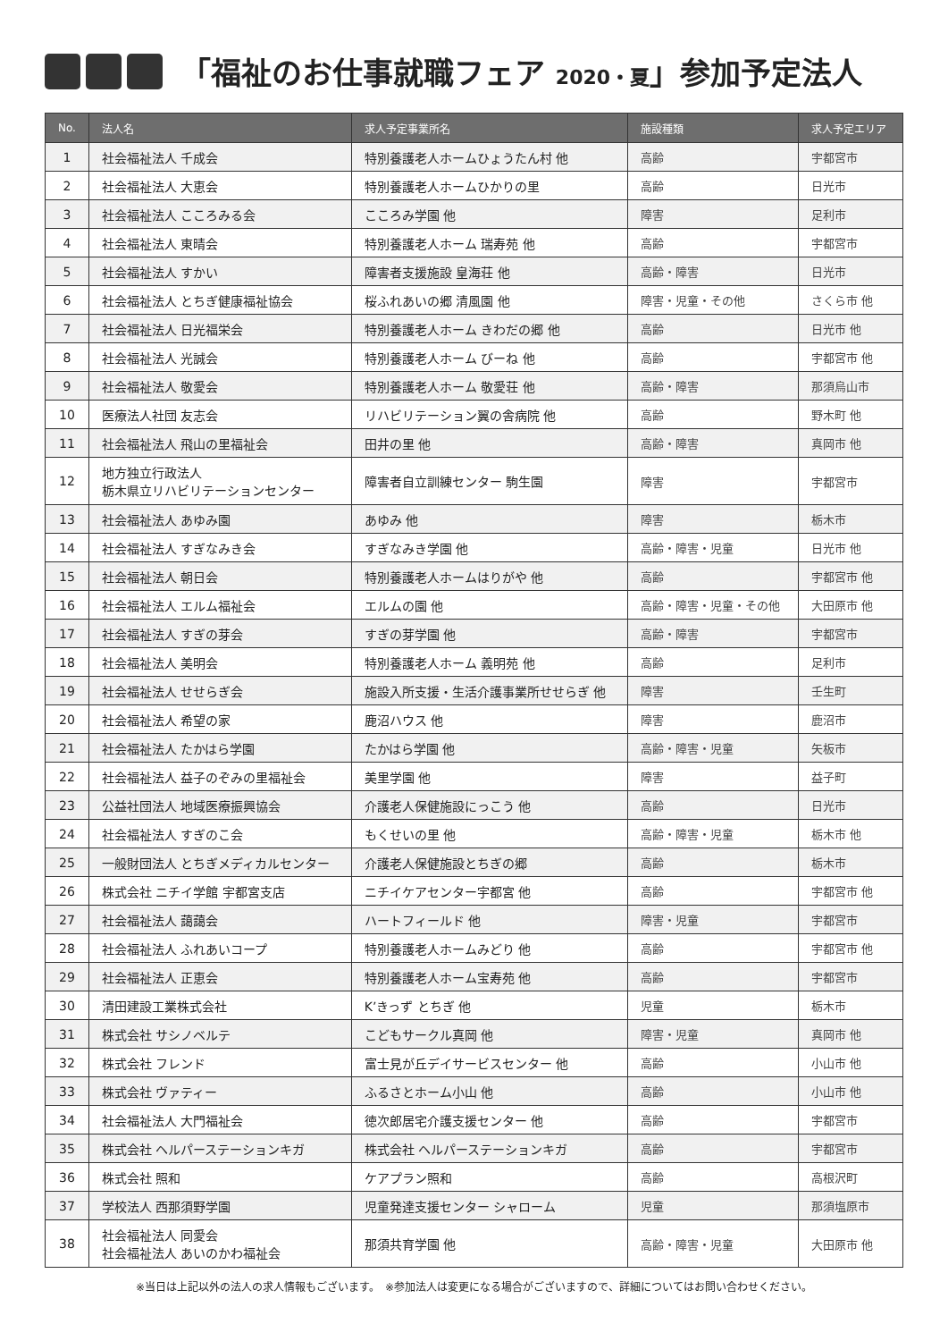「福祉のお仕事就職フェア 2020・夏」参加予定法人
| No. | 法人名 | 求人予定事業所名 | 施設種類 | 求人予定エリア |
| --- | --- | --- | --- | --- |
| 1 | 社会福祉法人 千成会 | 特別養護老人ホームひょうたん村 他 | 高齢 | 宇都宮市 |
| 2 | 社会福祉法人 大恵会 | 特別養護老人ホームひかりの里 | 高齢 | 日光市 |
| 3 | 社会福祉法人 こころみる会 | こころみ学園 他 | 障害 | 足利市 |
| 4 | 社会福祉法人 東晴会 | 特別養護老人ホーム 瑞寿苑 他 | 高齢 | 宇都宮市 |
| 5 | 社会福祉法人 すかい | 障害者支援施設 皇海荘 他 | 高齢・障害 | 日光市 |
| 6 | 社会福祉法人 とちぎ健康福祉協会 | 桜ふれあいの郷 清風園 他 | 障害・児童・その他 | さくら市 他 |
| 7 | 社会福祉法人 日光福栄会 | 特別養護老人ホーム きわだの郷 他 | 高齢 | 日光市 他 |
| 8 | 社会福祉法人 光誠会 | 特別養護老人ホーム びーね 他 | 高齢 | 宇都宮市 他 |
| 9 | 社会福祉法人 敬愛会 | 特別養護老人ホーム 敬愛荘 他 | 高齢・障害 | 那須烏山市 |
| 10 | 医療法人社団 友志会 | リハビリテーション翼の舎病院 他 | 高齢 | 野木町 他 |
| 11 | 社会福祉法人 飛山の里福祉会 | 田井の里 他 | 高齢・障害 | 真岡市 他 |
| 12 | 地方独立行政法人 栃木県立リハビリテーションセンター | 障害者自立訓練センター 駒生園 | 障害 | 宇都宮市 |
| 13 | 社会福祉法人 あゆみ園 | あゆみ 他 | 障害 | 栃木市 |
| 14 | 社会福祉法人 すぎなみき会 | すぎなみき学園 他 | 高齢・障害・児童 | 日光市 他 |
| 15 | 社会福祉法人 朝日会 | 特別養護老人ホームはりがや 他 | 高齢 | 宇都宮市 他 |
| 16 | 社会福祉法人 エルム福祉会 | エルムの園 他 | 高齢・障害・児童・その他 | 大田原市 他 |
| 17 | 社会福祉法人 すぎの芽会 | すぎの芽学園 他 | 高齢・障害 | 宇都宮市 |
| 18 | 社会福祉法人 美明会 | 特別養護老人ホーム 義明苑 他 | 高齢 | 足利市 |
| 19 | 社会福祉法人 せせらぎ会 | 施設入所支援・生活介護事業所せせらぎ 他 | 障害 | 壬生町 |
| 20 | 社会福祉法人 希望の家 | 鹿沼ハウス 他 | 障害 | 鹿沼市 |
| 21 | 社会福祉法人 たかはら学園 | たかはら学園 他 | 高齢・障害・児童 | 矢板市 |
| 22 | 社会福祉法人 益子のぞみの里福祉会 | 美里学園 他 | 障害 | 益子町 |
| 23 | 公益社団法人 地域医療振興協会 | 介護老人保健施設にっこう 他 | 高齢 | 日光市 |
| 24 | 社会福祉法人 すぎのこ会 | もくせいの里 他 | 高齢・障害・児童 | 栃木市 他 |
| 25 | 一般財団法人 とちぎメディカルセンター | 介護老人保健施設とちぎの郷 | 高齢 | 栃木市 |
| 26 | 株式会社 ニチイ学館 宇都宮支店 | ニチイケアセンター宇都宮 他 | 高齢 | 宇都宮市 他 |
| 27 | 社会福祉法人 藹藹会 | ハートフィールド 他 | 障害・児童 | 宇都宮市 |
| 28 | 社会福祉法人 ふれあいコープ | 特別養護老人ホームみどり 他 | 高齢 | 宇都宮市 他 |
| 29 | 社会福祉法人 正恵会 | 特別養護老人ホーム宝寿苑 他 | 高齢 | 宇都宮市 |
| 30 | 清田建設工業株式会社 | K’きっず とちぎ 他 | 児童 | 栃木市 |
| 31 | 株式会社 サシノベルテ | こどもサークル真岡 他 | 障害・児童 | 真岡市 他 |
| 32 | 株式会社 フレンド | 富士見が丘デイサービスセンター 他 | 高齢 | 小山市 他 |
| 33 | 株式会社 ヴァティー | ふるさとホーム小山 他 | 高齢 | 小山市 他 |
| 34 | 社会福祉法人 大門福祉会 | 徳次郎居宅介護支援センター 他 | 高齢 | 宇都宮市 |
| 35 | 株式会社 ヘルパーステーションキガ | 株式会社 ヘルパーステーションキガ | 高齢 | 宇都宮市 |
| 36 | 株式会社 照和 | ケアプラン照和 | 高齢 | 高根沢町 |
| 37 | 学校法人 西那須野学園 | 児童発達支援センター シャローム | 児童 | 那須塩原市 |
| 38 | 社会福祉法人 同愛会 社会福祉法人 あいのかわ福祉会 | 那須共育学園 他 | 高齢・障害・児童 | 大田原市 他 |
※当日は上記以外の法人の求人情報もございます。　※参加法人は変更になる場合がございますので、詳細についてはお問い合わせください。